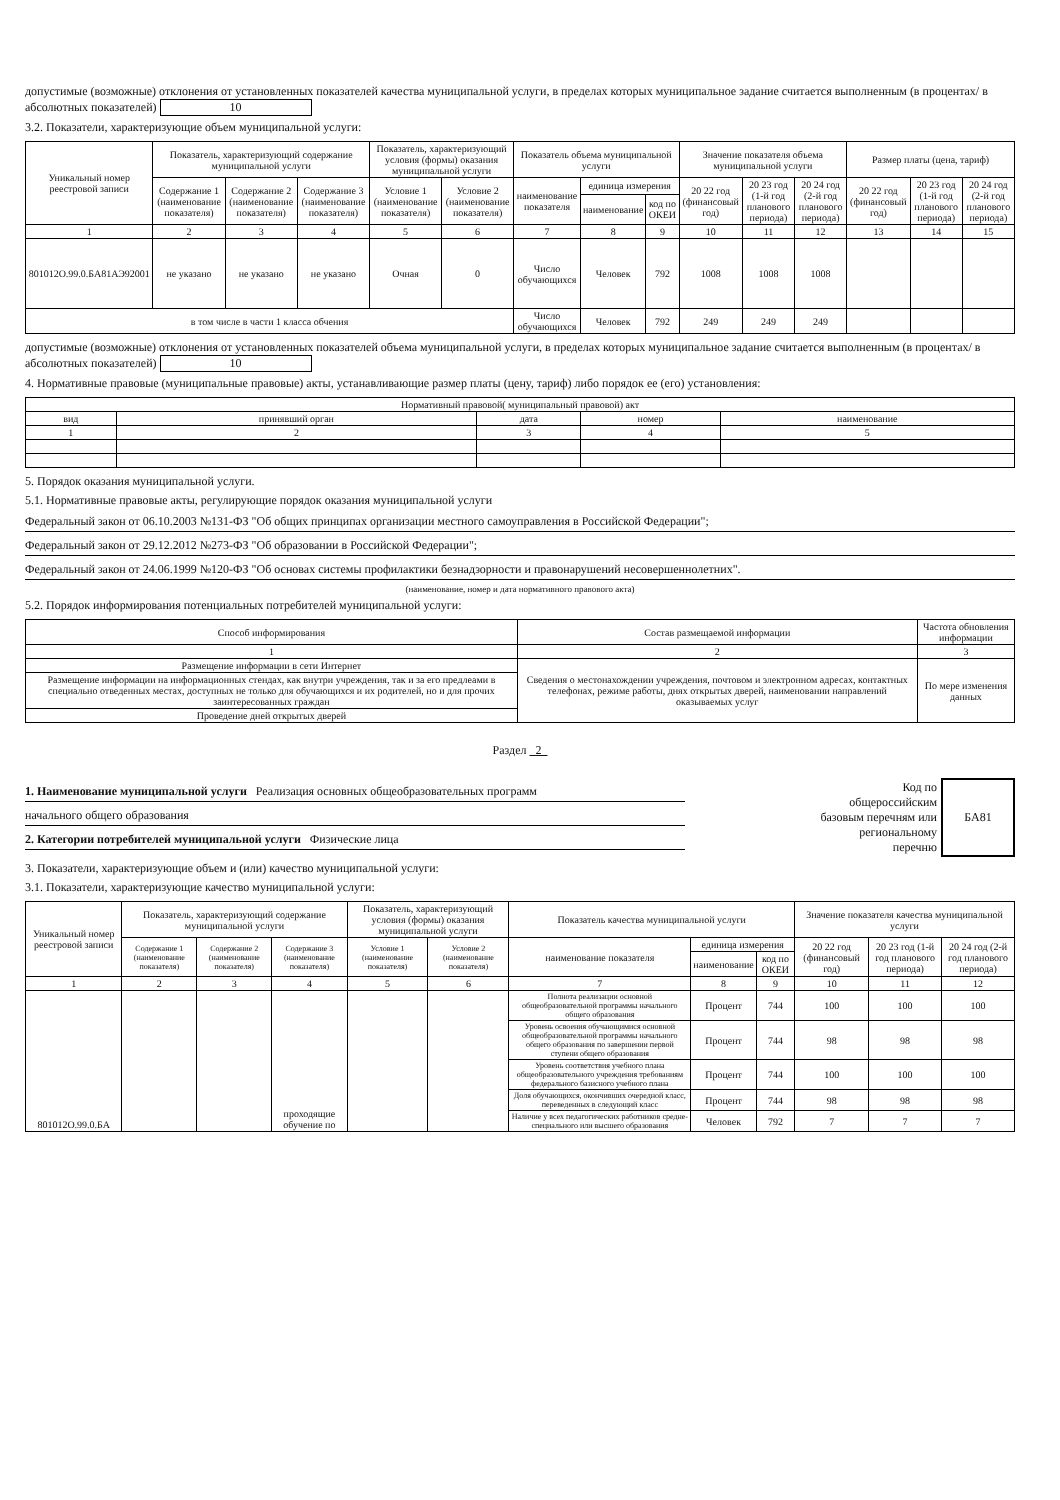допустимые (возможные) отклонения от установленных показателей качества муниципальной услуги, в пределах которых муниципальное задание считается выполненным (в процентах/ в абсолютных показателей) 10
3.2. Показатели, характеризующие объем муниципальной услуги:
| Уникальный номер реестровой записи | Показатель, характеризующий содержание муниципальной услуги | | | Показатель, характеризующий условия (формы) оказания муниципальной услуги | | Показатель объема муниципальной услуги | | | Значение показателя объема муниципальной услуги | | | Размер платы (цена, тариф) | | |
| --- | --- | --- | --- | --- | --- | --- | --- | --- | --- | --- | --- | --- | --- | --- |
| | Содержание 1 (наименование показателя) | Содержание 2 (наименование показателя) | Содержание 3 (наименование показателя) | Условие 1 (наименование показателя) | Условие 2 (наименование показателя) | наименование показателя | единица измерения | | 20 22 год (финансовый год) | 20 23 год (1-й год планового периода) | 20 24 год (2-й год планового периода) | 20 22 год (финансовый год) | 20 23 год (1-й год планового периода) | 20 24 год (2-й год планового периода) |
| | | | | | | | наименование | код по ОКЕИ | | | | | | |
| 1 | 2 | 3 | 4 | 5 | 6 | 7 | 8 | 9 | 10 | 11 | 12 | 13 | 14 | 15 |
| 801012О.99.0.БА81АЭ92001 | не указано | не указано | не указано | Очная | 0 | Число обучающихся | Человек | 792 | 1008 | 1008 | 1008 | | | |
| в том числе в части 1 класса обчения | | | | | | Число обучающихся | Человек | 792 | 249 | 249 | 249 | | | |
допустимые (возможные) отклонения от установленных показателей объема муниципальной услуги, в пределах которых муниципальное задание считается выполненным (в процентах/ в абсолютных показателей) 10
4. Нормативные правовые (муниципальные правовые) акты, устанавливающие размер платы (цену, тариф) либо порядок ее (его) установления:
| Нормативный правовой( муниципальный правовой) акт | | | | |
| --- | --- | --- | --- | --- |
| вид | принявший орган | дата | номер | наименование |
| 1 | 2 | 3 | 4 | 5 |
5. Порядок оказания муниципальной услуги.
5.1. Нормативные правовые акты, регулирующие порядок оказания муниципальной услуги
Федеральный закон от 06.10.2003 №131-ФЗ "Об общих принципах организации местного самоуправления в Российской Федерации";
Федеральный закон от 29.12.2012 №273-ФЗ "Об образовании в Российской Федерации";
Федеральный закон от 24.06.1999 №120-ФЗ "Об основах системы профилактики безнадзорности и правонарушений несовершеннолетних".
(наименование, номер и дата нормативного правового акта)
5.2. Порядок информирования потенциальных потребителей муниципальной услуги:
| Способ информирования | Состав размещаемой информации | Частота обновления информации |
| --- | --- | --- |
| 1 | 2 | 3 |
| Размещение информации в сети Интернет | Сведения о местонахождении учреждения, почтовом и электронном адресах, контактных телефонах, режиме работы, днях открытых дверей, наименовании направлений оказываемых услуг | По мере изменения данных |
| Размещение информации на информационных стендах, как внутри учреждения, так и за его предлеами в специально отведенных местах, доступных не только для обучающихся и их родителей, но и для прочих заинтересованных граждан | | |
| Проведение дней открытых дверей | | |
Раздел 2
1. Наименование муниципальной услуги Реализация основных общеобразовательных программ
начального общего образования
2. Категории потребителей муниципальной услуги Физические лица
Код по
общероссийским
базовым перечням или
региональному
перечню
БА81
3. Показатели, характеризующие объем и (или) качество муниципальной услуги:
3.1. Показатели, характеризующие качество муниципальной услуги:
| Уникальный номер реестровой записи | Показатель, характеризующий содержание муниципальной услуги | | | Показатель, характеризующий условия (формы) оказания муниципальной услуги | | Показатель качества муниципальной услуги | | | Значение показателя качества муниципальной услуги | | |
| --- | --- | --- | --- | --- | --- | --- | --- | --- | --- | --- | --- |
| | Содержание 1 (наименование показателя) | Содержание 2 (наименование показателя) | Содержание 3 (наименование показателя) | Условие 1 (наименование показателя) | Условие 2 (наименование показателя) | наименование показателя | единица измерения | | 20 22 год (финансовый год) | 20 23 год (1-й год планового периода) | 20 24 год (2-й год планового периода) |
| | | | | | | | наименование | код по ОКЕИ | | | |
| 1 | 2 | 3 | 4 | 5 | 6 | 7 | 8 | 9 | 10 | 11 | 12 |
| 801012О.99.0.БА | | | проходящие обучение по | | | Полнота реализации основной общеобразовательной программы начального общего образования | Процент | 744 | 100 | 100 | 100 |
| | | | | | | Уровень освоения обучающимися основной общеобразовательной программы начального общего образования по завершении первой ступени общего образования | Процент | 744 | 98 | 98 | 98 |
| | | | | | | Уровень соответствия учебного плана общеобразовательного учреждения требованиям федерального базисного учебного плана | Процент | 744 | 100 | 100 | 100 |
| | | | | | | Доля обучающихся, окончивших очередной класс, переведенных в следующий класс | Процент | 744 | 98 | 98 | 98 |
| | | | | | | Наличие у всех педагогических работников средне-специального или высшего образования | Человек | 792 | 7 | 7 | 7 |